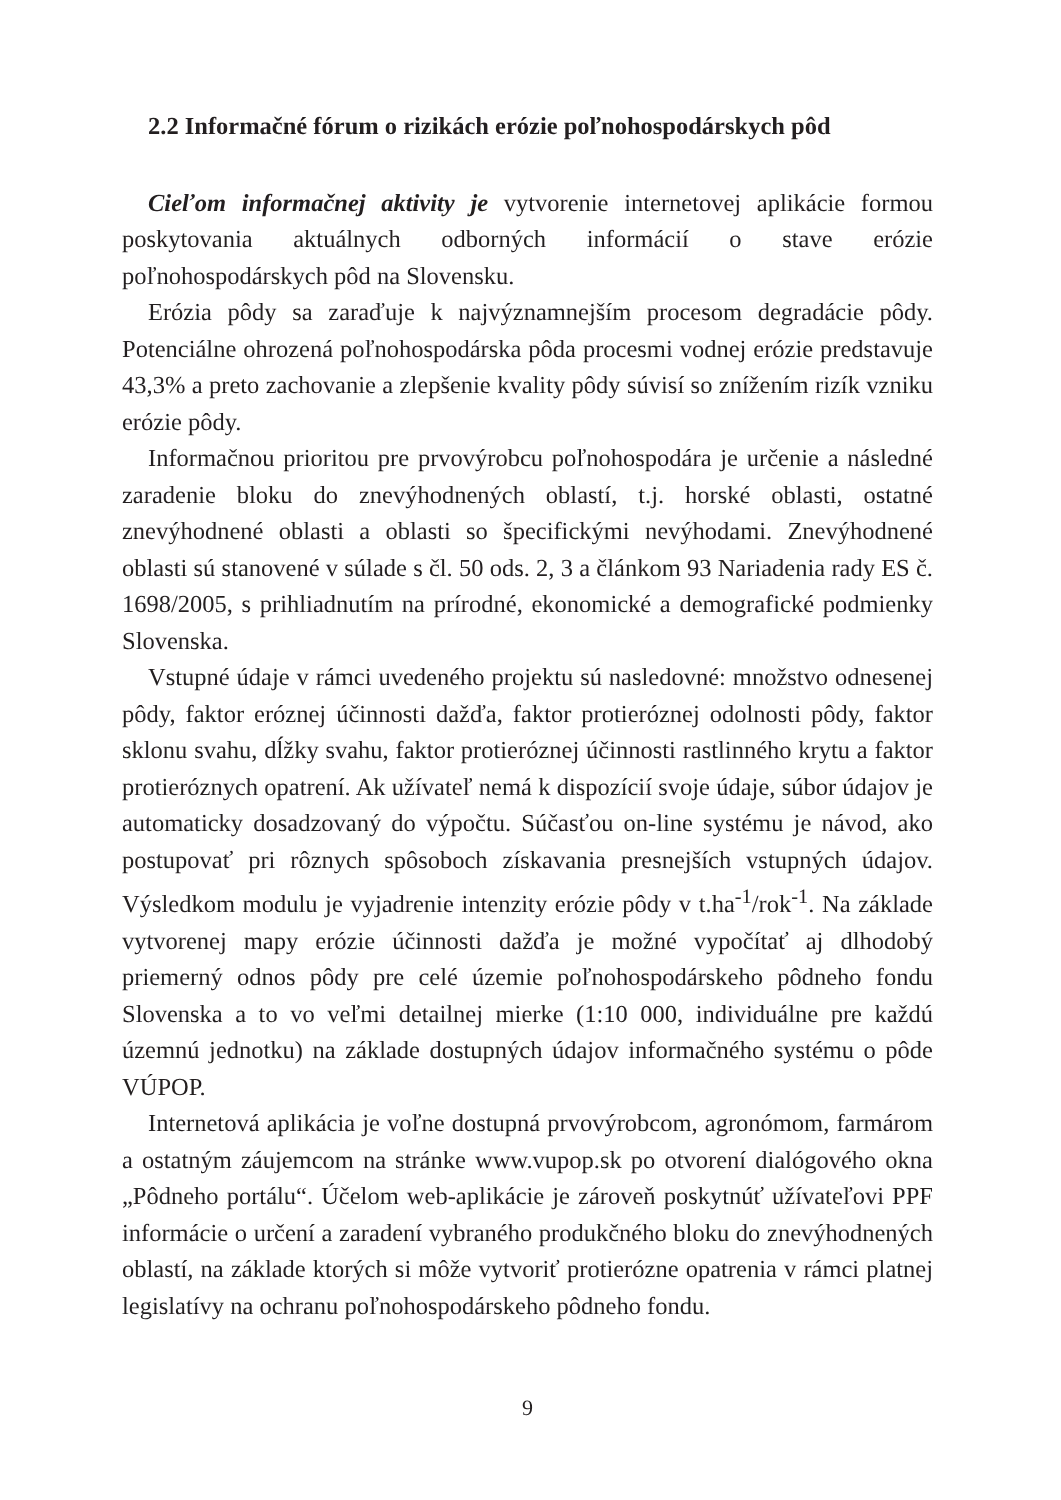2.2 Informačné fórum o rizikách erózie poľnohospodárskych pôd
Cieľom informačnej aktivity je vytvorenie internetovej aplikácie formou poskytovania aktuálnych odborných informácií o stave erózie poľnohospodárskych pôd na Slovensku.
Erózia pôdy sa zaraďuje k najvýznamnejším procesom degradácie pôdy. Potenciálne ohrozená poľnohospodárska pôda procesmi vodnej erózie predstavuje 43,3% a preto zachovanie a zlepšenie kvality pôdy súvisí so znížením rizík vzniku erózie pôdy.
Informačnou prioritou pre prvovýrobcu poľnohospodára je určenie a následné zaradenie bloku do znevýhodnených oblastí, t.j. horské oblasti, ostatné znevýhodnené oblasti a oblasti so špecifickými nevýhodami. Znevýhodnené oblasti sú stanovené v súlade s čl. 50 ods. 2, 3 a článkom 93 Nariadenia rady ES č. 1698/2005, s prihliadnutím na prírodné, ekonomické a demografické podmienky Slovenska.
Vstupné údaje v rámci uvedeného projektu sú nasledovné: množstvo odnesenej pôdy, faktor eróznej účinnosti dažďa, faktor protieróznej odolnosti pôdy, faktor sklonu svahu, dĺžky svahu, faktor protieróznej účinnosti rastlinného krytu a faktor protieróznych opatrení. Ak užívateľ nemá k dispozícií svoje údaje, súbor údajov je automaticky dosadzovaný do výpočtu. Súčasťou on-line systému je návod, ako postupovať pri rôznych spôsoboch získavania presnejších vstupných údajov. Výsledkom modulu je vyjadrenie intenzity erózie pôdy v t.ha<sup>-1</sup>/rok<sup>-1</sup>. Na základe vytvorenej mapy erózie účinnosti dažďa je možné vypočítať aj dlhodobý priemerný odnos pôdy pre celé územie poľnohospodárskeho pôdneho fondu Slovenska a to vo veľmi detailnej mierke (1:10 000, individuálne pre každú územnú jednotku) na základe dostupných údajov informačného systému o pôde VÚPOP.
Internetová aplikácia je voľne dostupná prvovýrobcom, agronómom, farmárom a ostatným záujemcom na stránke www.vupop.sk po otvorení dialógového okna „Pôdneho portálu“. Účelom web-aplikácie je zároveň poskytnúť užívateľovi PPF informácie o určení a zaradení vybraného produkčného bloku do znevýhodnených oblastí, na základe ktorých si môže vytvoriť protierózne opatrenia v rámci platnej legislatívy na ochranu poľnohospodárskeho pôdneho fondu.
9